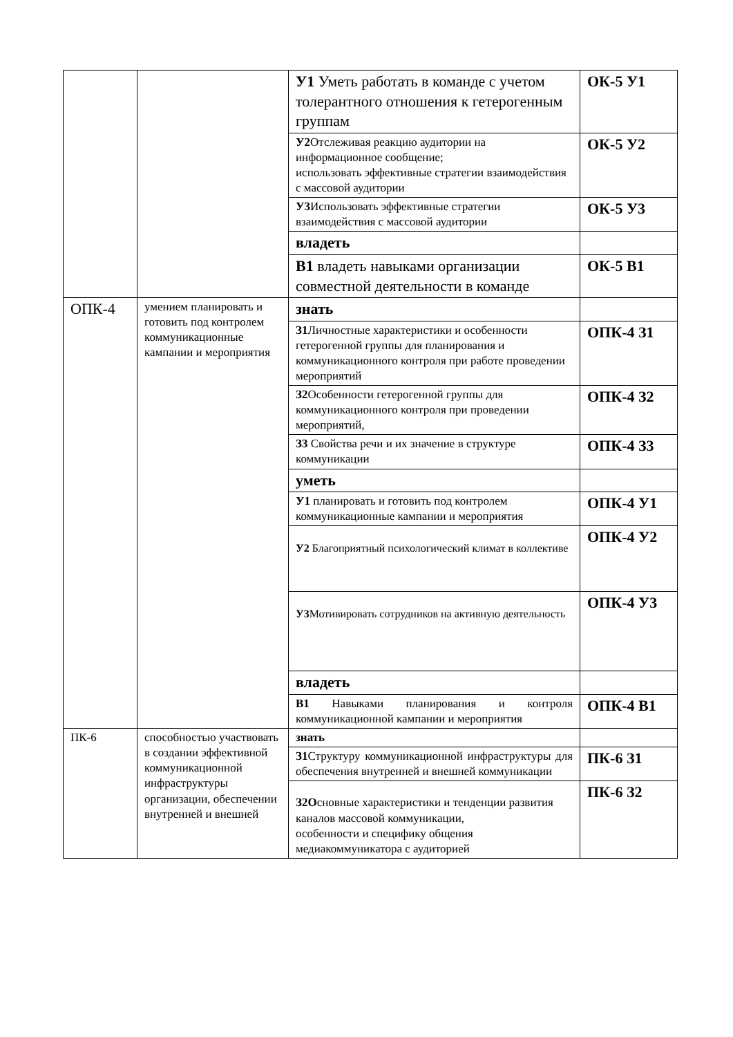| | | У1 Уметь работать в команде с учетом толерантного отношения к гетерогенным группам | ОК-5 У1 |
| | | У2 Отслеживая реакцию аудитории на информационное сообщение; использовать эффективные стратегии взаимодействия с массовой аудитории | ОК-5 У2 |
| | | У3 Использовать эффективные стратегии взаимодействия с массовой аудитории | ОК-5 У3 |
| | | владеть | |
| | | В1 владеть навыками организации совместной деятельности в команде | ОК-5 В1 |
| ОПК-4 | умением планировать и готовить под контролем коммуникационные кампании и мероприятия | знать | |
| | | З1 Личностные характеристики и особенности гетерогенной группы для планирования и коммуникационного контроля при работе проведении мероприятий | ОПК-4 З1 |
| | | З2 Особенности гетерогенной группы для коммуникационного контроля при проведении мероприятий, | ОПК-4 З2 |
| | | З3 Свойства речи и их значение в структуре коммуникации | ОПК-4 З3 |
| | | уметь | |
| | | У1 планировать и готовить под контролем коммуникационные кампании и мероприятия | ОПК-4 У1 |
| | | У2 Благоприятный психологический климат в коллективе | ОПК-4 У2 |
| | | У3 Мотивировать сотрудников на активную деятельность | ОПК-4 У3 |
| | | владеть | |
| | | В1 Навыками планирования и контроля коммуникационной кампании и мероприятия | ОПК-4 В1 |
| ПК-6 | способностью участвовать в создании эффективной коммуникационной инфраструктуры организации, обеспечении внутренней и внешней | знать | |
| | | З1 Структуру коммуникационной инфраструктуры для обеспечения внутренней и внешней коммуникации | ПК-6 З1 |
| | | З2О сновные характеристики и тенденции развития каналов массовой коммуникации, особенности и специфику общения медиакоммуникатора с аудиторией | ПК-6 З2 |